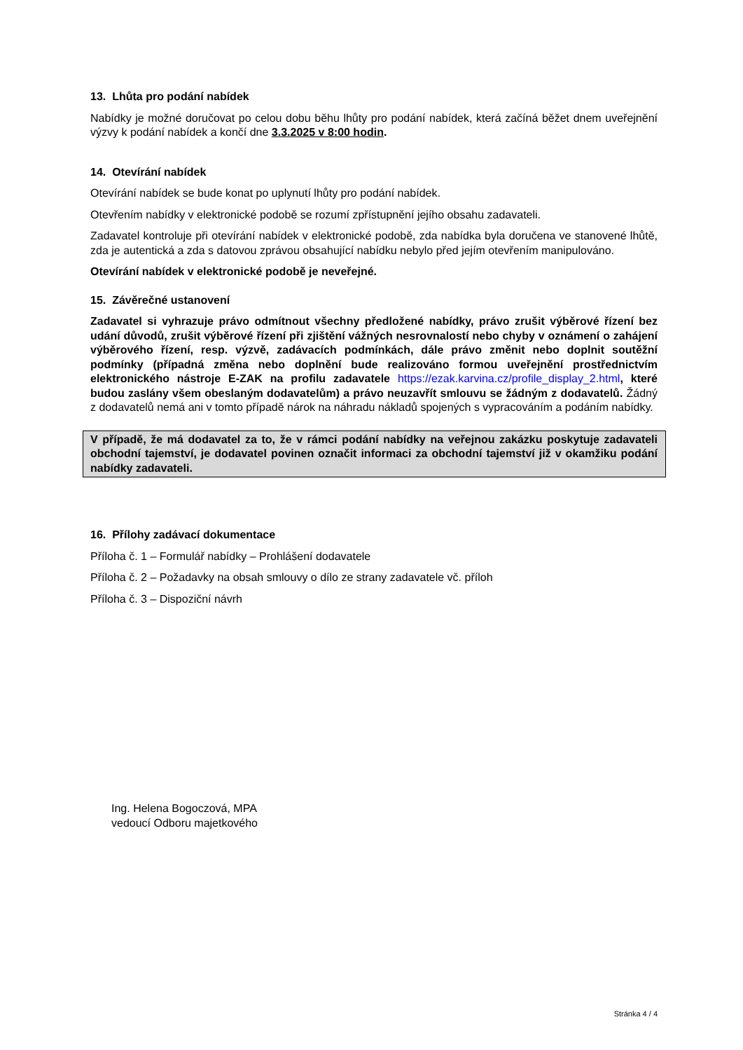13. Lhůta pro podání nabídek
Nabídky je možné doručovat po celou dobu běhu lhůty pro podání nabídek, která začíná běžet dnem uveřejnění výzvy k podání nabídek a končí dne 3.3.2025 v 8:00 hodin.
14. Otevírání nabídek
Otevírání nabídek se bude konat po uplynutí lhůty pro podání nabídek.
Otevřením nabídky v elektronické podobě se rozumí zpřístupnění jejího obsahu zadavateli.
Zadavatel kontroluje při otevírání nabídek v elektronické podobě, zda nabídka byla doručena ve stanovené lhůtě, zda je autentická a zda s datovou zprávou obsahující nabídku nebylo před jejím otevřením manipulováno.
Otevírání nabídek v elektronické podobě je neveřejné.
15. Závěrečné ustanovení
Zadavatel si vyhrazuje právo odmítnout všechny předložené nabídky, právo zrušit výběrové řízení bez udání důvodů, zrušit výběrové řízení při zjištění vážných nesrovnalostí nebo chyby v oznámení o zahájení výběrového řízení, resp. výzvě, zadávacích podmínkách, dále právo změnit nebo doplnit soutěžní podmínky (případná změna nebo doplnění bude realizováno formou uveřejnění prostřednictvím elektronického nástroje E-ZAK na profilu zadavatele https://ezak.karvina.cz/profile_display_2.html, které budou zaslány všem obeslaným dodavatelům) a právo neuzavřít smlouvu se žádným z dodavatelů. Žádný z dodavatelů nemá ani v tomto případě nárok na náhradu nákladů spojených s vypracováním a podáním nabídky.
V případě, že má dodavatel za to, že v rámci podání nabídky na veřejnou zakázku poskytuje zadavateli obchodní tajemství, je dodavatel povinen označit informaci za obchodní tajemství již v okamžiku podání nabídky zadavateli.
16. Přílohy zadávací dokumentace
Příloha č. 1 – Formulář nabídky – Prohlášení dodavatele
Příloha č. 2 – Požadavky na obsah smlouvy o dílo ze strany zadavatele vč. příloh
Příloha č. 3 – Dispoziční návrh
Ing. Helena Bogoczová, MPA
vedoucí Odboru majetkového
Stránka 4 / 4